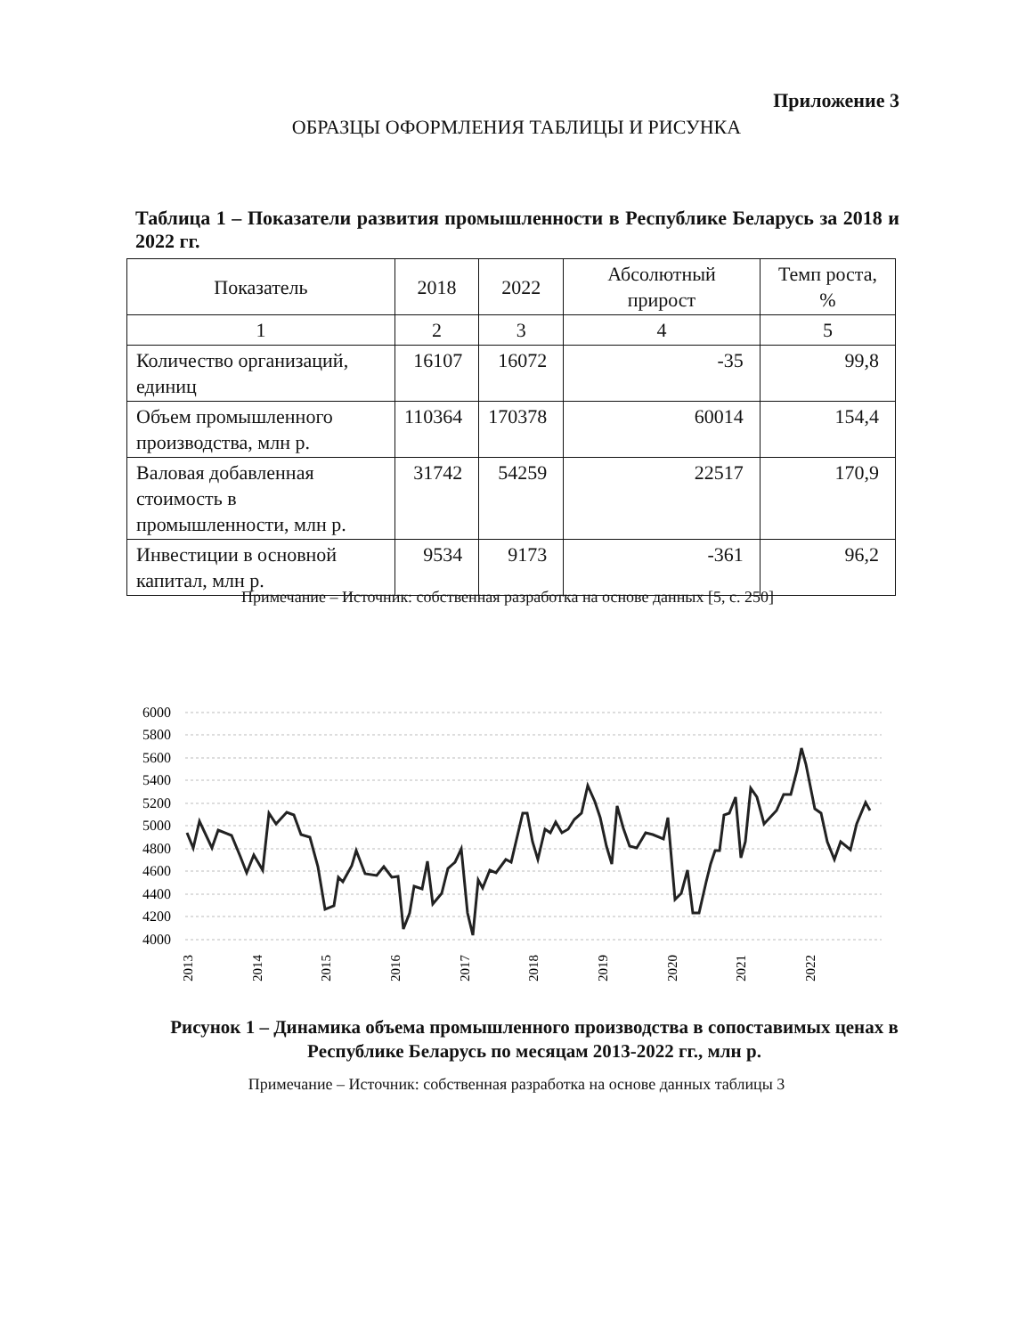Приложение 3
ОБРАЗЦЫ ОФОРМЛЕНИЯ ТАБЛИЦЫ И РИСУНКА
Таблица 1 – Показатели развития промышленности в Республике Беларусь за 2018 и 2022 гг.
| Показатель | 2018 | 2022 | Абсолютный прирост | Темп роста, % |
| --- | --- | --- | --- | --- |
| 1 | 2 | 3 | 4 | 5 |
| Количество организаций, единиц | 16107 | 16072 | -35 | 99,8 |
| Объем промышленного производства, млн р. | 110364 | 170378 | 60014 | 154,4 |
| Валовая добавленная стоимость в промышленности, млн р. | 31742 | 54259 | 22517 | 170,9 |
| Инвестиции в основной капитал, млн р. | 9534 | 9173 | -361 | 96,2 |
Примечание – Источник: собственная разработка на основе данных [5, с. 250]
6000
5800
5600
5400
5200
5000
4800
4600
4400
4200
4000
2013
2014
2015
2016
2017
2018
2019
2020
2021
2022
Рисунок 1 – Динамика объема промышленного производства в сопоставимых ценах в Республике Беларусь по месяцам 2013-2022 гг., млн р.
Примечание – Источник: собственная разработка на основе данных таблицы 3